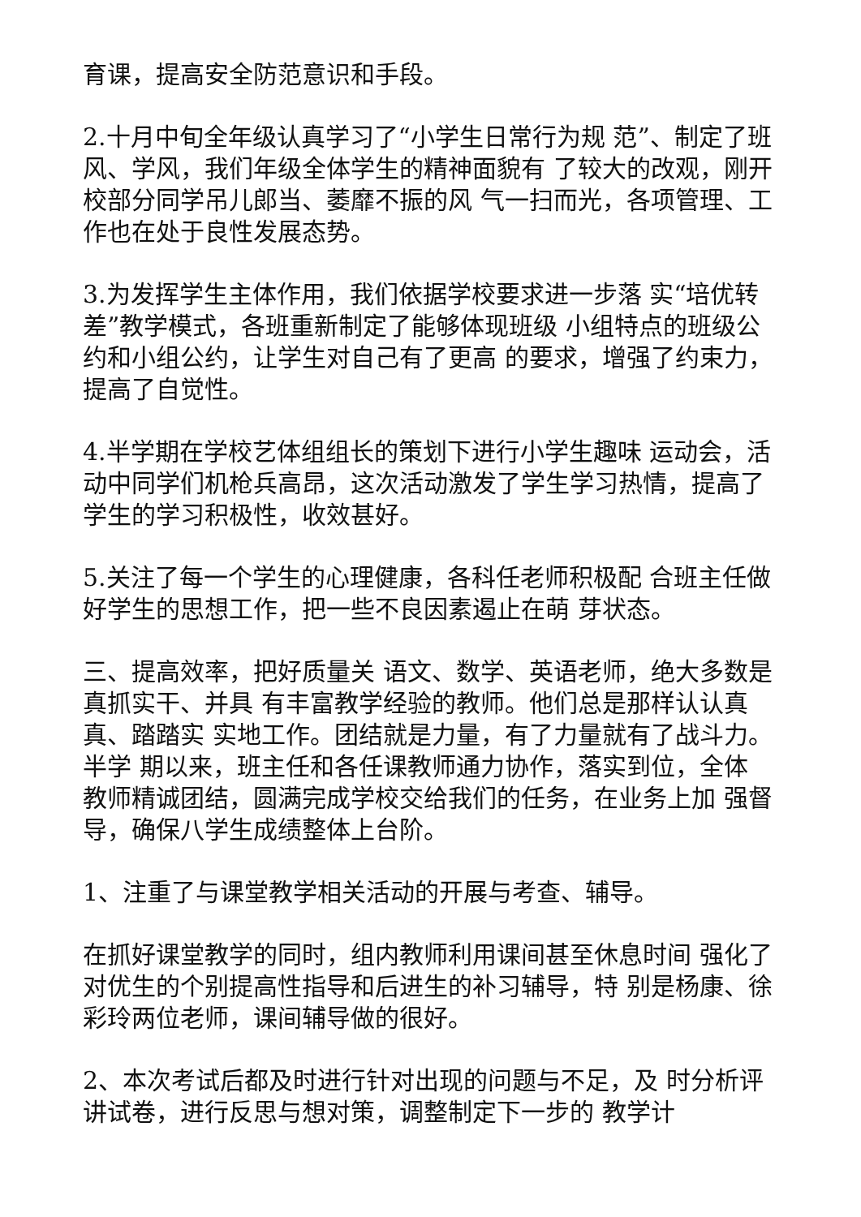育课，提高安全防范意识和手段。
2.十月中旬全年级认真学习了“小学生日常行为规 范”、制定了班风、学风，我们年级全体学生的精神面貌有 了较大的改观，刚开校部分同学吊儿郎当、萎靡不振的风 气一扫而光，各项管理、工作也在处于良性发展态势。
3.为发挥学生主体作用，我们依据学校要求进一步落 实“培优转差”教学模式，各班重新制定了能够体现班级 小组特点的班级公约和小组公约，让学生对自己有了更高 的要求，增强了约束力，提高了自觉性。
4.半学期在学校艺体组组长的策划下进行小学生趣味 运动会，活动中同学们机枪兵高昂，这次活动激发了学生学习热情，提高了学生的学习积极性，收效甚好。
5.关注了每一个学生的心理健康，各科任老师积极配 合班主任做好学生的思想工作，把一些不良因素遏止在萌 芽状态。
三、提高效率，把好质量关 语文、数学、英语老师，绝大多数是真抓实干、并具 有丰富教学经验的教师。他们总是那样认认真真、踏踏实 实地工作。团结就是力量，有了力量就有了战斗力。半学 期以来，班主任和各任课教师通力协作，落实到位，全体 教师精诚团结，圆满完成学校交给我们的任务，在业务上加 强督导，确保八学生成绩整体上台阶。
1、注重了与课堂教学相关活动的开展与考查、辅导。
在抓好课堂教学的同时，组内教师利用课间甚至休息时间 强化了对优生的个别提高性指导和后进生的补习辅导，特 别是杨康、徐彩玲两位老师，课间辅导做的很好。
2、本次考试后都及时进行针对出现的问题与不足，及 时分析评讲试卷，进行反思与想对策，调整制定下一步的 教学计